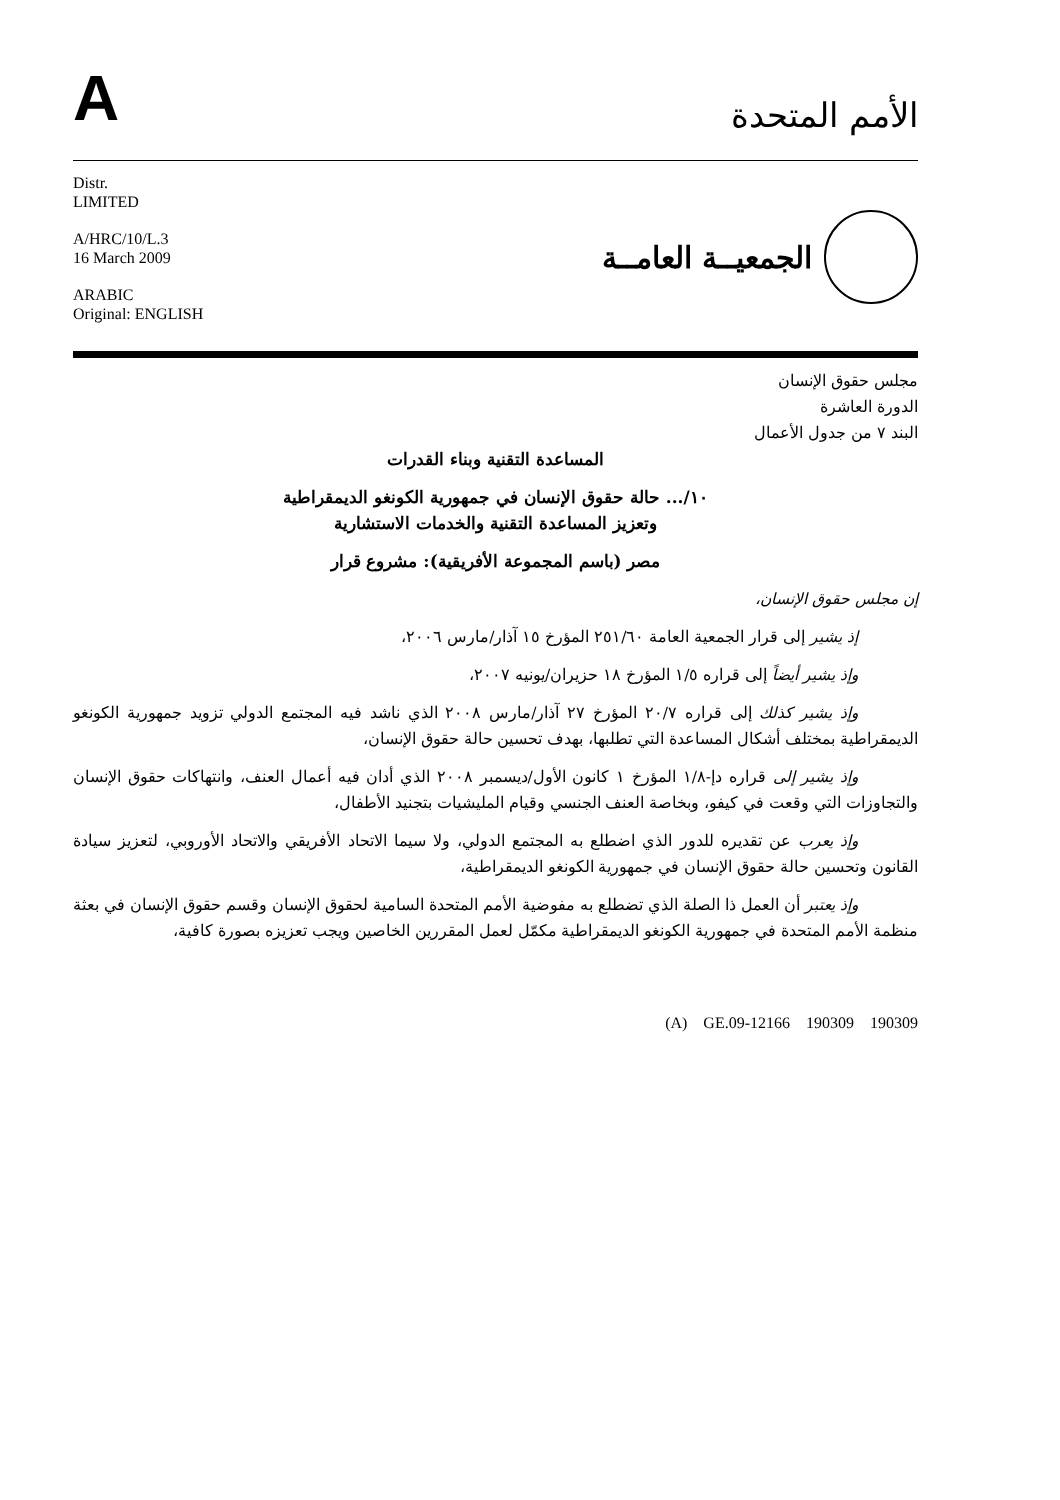A
الأمم المتحدة
Distr.
LIMITED
A/HRC/10/L.3
16 March 2009
ARABIC
Original: ENGLISH
الجمعيــة العامــة
مجلس حقوق الإنسان
الدورة العاشرة
البند ٧ من جدول الأعمال
المساعدة التقنية وبناء القدرات
١٠/... حالة حقوق الإنسان في جمهورية الكونغو الديمقراطية
وتعزيز المساعدة التقنية والخدمات الاستشارية
مصر (باسم المجموعة الأفريقية): مشروع قرار
إن مجلس حقوق الإنسان،
إذ يشير إلى قرار الجمعية العامة ٢٥١/٦٠ المؤرخ ١٥ آذار/مارس ٢٠٠٦،
وإذ يشير أيضاً إلى قراره ١/٥ المؤرخ ١٨ حزيران/يونيه ٢٠٠٧،
وإذ يشير كذلك إلى قراره ٢٠/٧ المؤرخ ٢٧ آذار/مارس ٢٠٠٨ الذي ناشد فيه المجتمع الدولي تزويد جمهورية الكونغو الديمقراطية بمختلف أشكال المساعدة التي تطلبها، بهدف تحسين حالة حقوق الإنسان،
وإذ يشير إلى قراره دإ-١/٨ المؤرخ ١ كانون الأول/ديسمبر ٢٠٠٨ الذي أدان فيه أعمال العنف، وانتهاكات حقوق الإنسان والتجاوزات التي وقعت في كيفو، وبخاصة العنف الجنسي وقيام المليشيات بتجنيد الأطفال،
وإذ يعرب عن تقديره للدور الذي اضطلع به المجتمع الدولي، ولا سيما الاتحاد الأفريقي والاتحاد الأوروبي، لتعزيز سيادة القانون وتحسين حالة حقوق الإنسان في جمهورية الكونغو الديمقراطية،
وإذ يعتبر أن العمل ذا الصلة الذي تضطلع به مفوضية الأمم المتحدة السامية لحقوق الإنسان وقسم حقوق الإنسان في بعثة منظمة الأمم المتحدة في جمهورية الكونغو الديمقراطية مكمّل لعمل المقررين الخاصين ويجب تعزيزه بصورة كافية،
(A) GE.09-12166 190309 190309